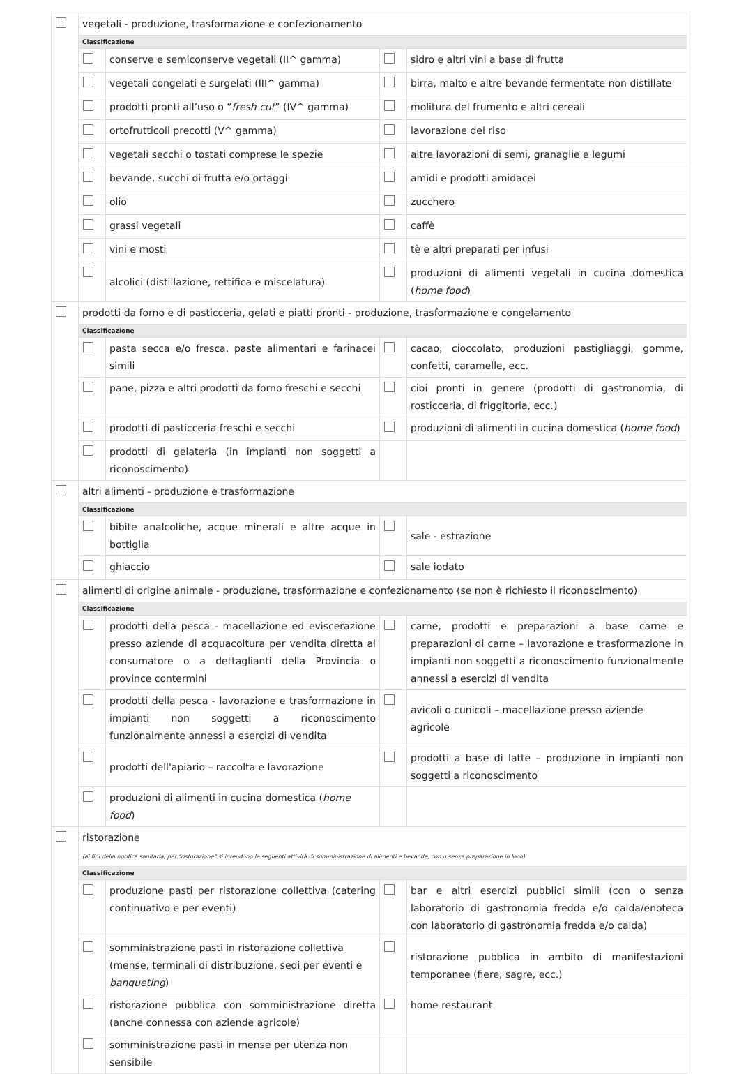| | vegetali - produzione, trasformazione e confezionamento | | | |
| | Classificazione | | | |
| | | conserve e semiconserve vegetali (II^ gamma) | | sidro e altri vini a base di frutta |
| | | vegetali congelati e surgelati (III^ gamma) | | birra, malto e altre bevande fermentate non distillate |
| | | prodotti pronti all’uso o “ fresh cut ” (IV^ gamma) | | molitura del frumento e altri cereali |
| | | ortofrutticoli precotti (V^ gamma) | | lavorazione del riso |
| | | vegetali secchi o tostati comprese le spezie | | altre lavorazioni di semi, granaglie e legumi |
| | | bevande, succhi di frutta e/o ortaggi | | amidi e prodotti amidacei |
| | | olio | | zucchero |
| | | grassi vegetali | | caffè |
| | | vini e mosti | | tè e altri preparati per infusi |
| | | alcolici (distillazione, rettifica e miscelatura) | | produzioni di alimenti vegetali in cucina domestica ( home food ) |
| | prodotti da forno e di pasticceria, gelati e piatti pronti - produzione, trasformazione e congelamento | | | |
| | Classificazione | | | |
| | | pasta secca e/o fresca, paste alimentari e farinacei simili | | cacao, cioccolato, produzioni pastigliaggi, gomme, confetti, caramelle, ecc. |
| | | pane, pizza e altri prodotti da forno freschi e secchi | | cibi pronti in genere (prodotti di gastronomia, di rosticceria, di friggitoria, ecc.) |
| | | prodotti di pasticceria freschi e secchi | | produzioni di alimenti in cucina domestica ( home food ) |
| | | prodotti di gelateria (in impianti non soggetti a riconoscimento) | | |
| | altri alimenti - produzione e trasformazione | | | |
| | Classificazione | | | |
| | | bibite analcoliche, acque minerali e altre acque in bottiglia | | sale - estrazione |
| | | ghiaccio | | sale iodato |
| | alimenti di origine animale - produzione, trasformazione e confezionamento (se non è richiesto il riconoscimento) | | | |
| | Classificazione | | | |
| | | prodotti della pesca - macellazione ed eviscerazione presso aziende di acquacoltura per vendita diretta al consumatore o a dettaglianti della Provincia o province contermini | | carne, prodotti e preparazioni a base carne e preparazioni di carne – lavorazione e trasformazione in impianti non soggetti a riconoscimento funzionalmente annessi a esercizi di vendita |
| | | prodotti della pesca - lavorazione e trasformazione in impianti non soggetti a riconoscimento funzionalmente annessi a esercizi di vendita | | avicoli o cunicoli – macellazione presso aziende agricole |
| | | prodotti dell'apiario – raccolta e lavorazione | | prodotti a base di latte – produzione in impianti non soggetti a riconoscimento |
| | | produzioni di alimenti in cucina domestica ( home food ) | | |
| | ristorazione (ai fini della notifica sanitaria, per “ristorazione” si intendono le seguenti attività di somministrazione di alimenti e bevande, con o senza preparazione in loco) | | | |
| | Classificazione | | | |
| | | produzione pasti per ristorazione collettiva (catering continuativo e per eventi) | | bar e altri esercizi pubblici simili (con o senza laboratorio di gastronomia fredda e/o calda/enoteca con laboratorio di gastronomia fredda e/o calda) |
| | | somministrazione pasti in ristorazione collettiva (mense, terminali di distribuzione, sedi per eventi e banqueting ) | | ristorazione pubblica in ambito di manifestazioni temporanee (fiere, sagre, ecc.) |
| | | ristorazione pubblica con somministrazione diretta (anche connessa con aziende agricole) | | home restaurant |
| | | somministrazione pasti in mense per utenza non sensibile | | |